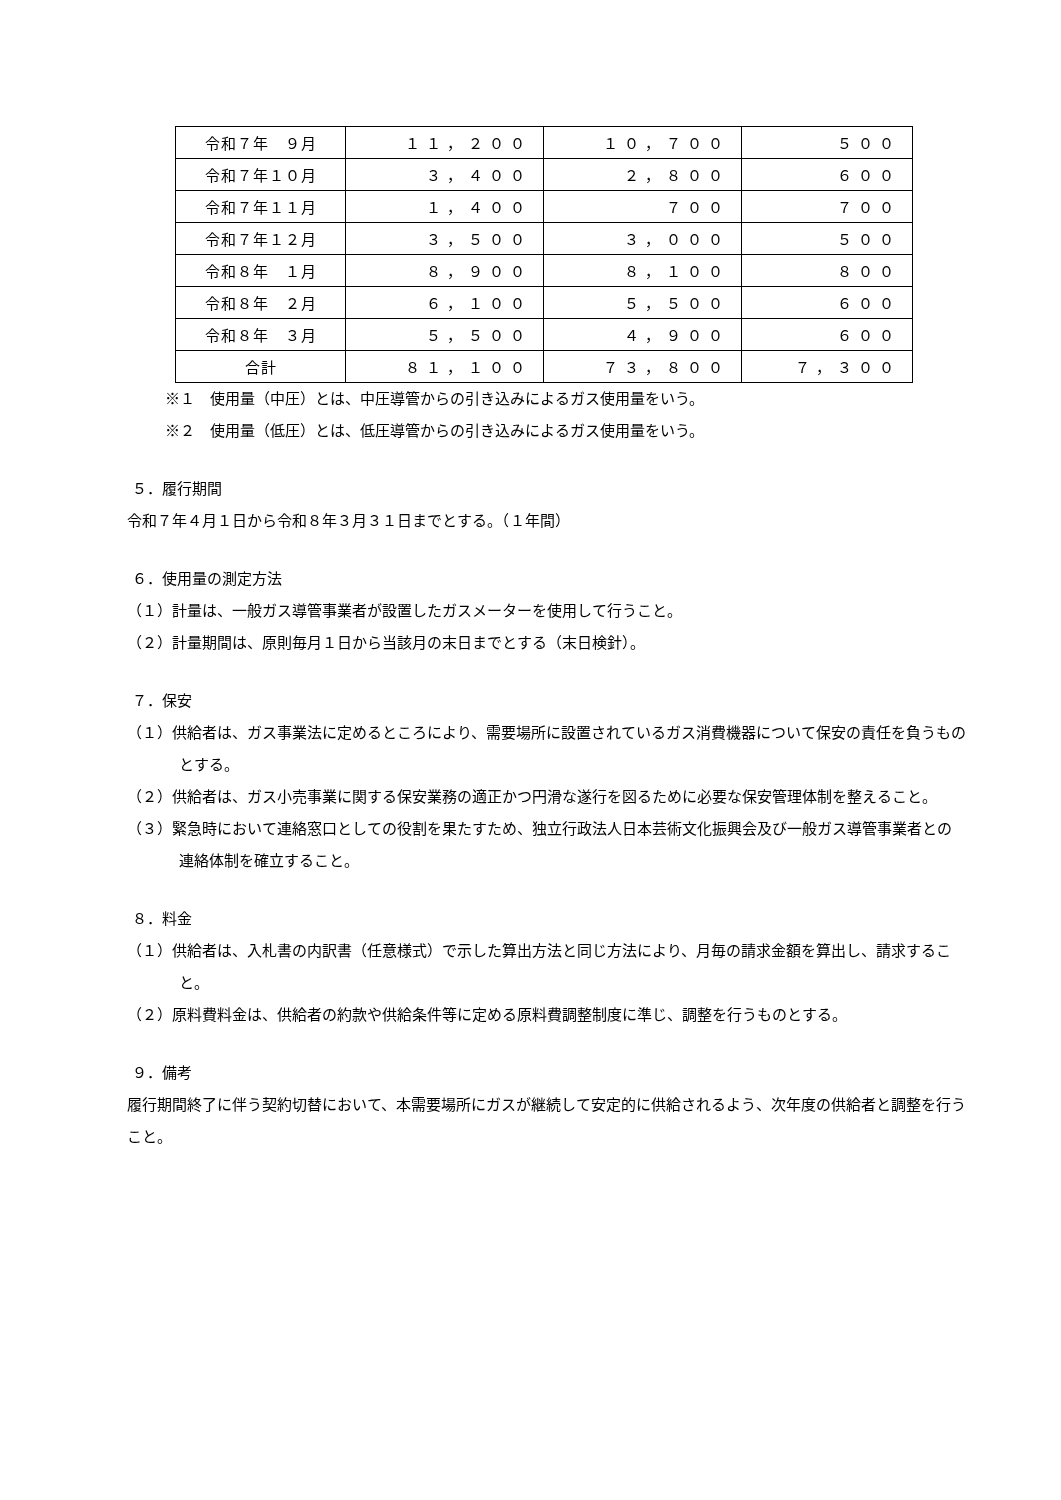| 令和７年 ９月 | １１，２００ | １０，７００ | ５００ |
| 令和７年１０月 | ３，４００ | ２，８００ | ６００ |
| 令和７年１１月 | １，４００ | ７００ | ７００ |
| 令和７年１２月 | ３，５００ | ３，０００ | ５００ |
| 令和８年 １月 | ８，９００ | ８，１００ | ８００ |
| 令和８年 ２月 | ６，１００ | ５，５００ | ６００ |
| 令和８年 ３月 | ５，５００ | ４，９００ | ６００ |
| 合計 | ８１，１００ | ７３，８００ | ７，３００ |
※１　使用量（中圧）とは、中圧導管からの引き込みによるガス使用量をいう。
※２　使用量（低圧）とは、低圧導管からの引き込みによるガス使用量をいう。
５．履行期間
令和７年４月１日から令和８年３月３１日までとする。（１年間）
６．使用量の測定方法
（１）計量は、一般ガス導管事業者が設置したガスメーターを使用して行うこと。
（２）計量期間は、原則毎月１日から当該月の末日までとする（末日検針）。
７．保安
（１）供給者は、ガス事業法に定めるところにより、需要場所に設置されているガス消費機器について保安の責任を負うものとする。
（２）供給者は、ガス小売事業に関する保安業務の適正かつ円滑な遂行を図るために必要な保安管理体制を整えること。
（３）緊急時において連絡窓口としての役割を果たすため、独立行政法人日本芸術文化振興会及び一般ガス導管事業者との連絡体制を確立すること。
８．料金
（１）供給者は、入札書の内訳書（任意様式）で示した算出方法と同じ方法により、月毎の請求金額を算出し、請求すること。
（２）原料費料金は、供給者の約款や供給条件等に定める原料費調整制度に準じ、調整を行うものとする。
９．備考
履行期間終了に伴う契約切替において、本需要場所にガスが継続して安定的に供給されるよう、次年度の供給者と調整を行うこと。